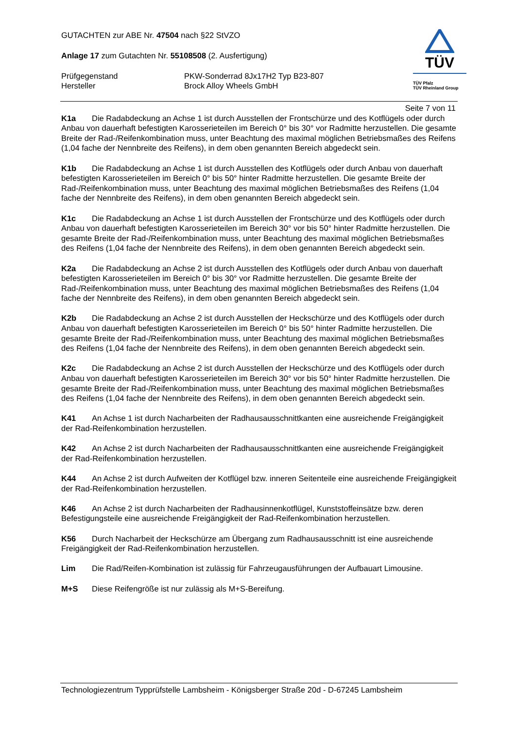GUTACHTEN zur ABE Nr. 47504 nach §22 StVZO
Anlage 17 zum Gutachten Nr. 55108508 (2. Ausfertigung)
Prüfgegenstand PKW-Sonderrad 8Jx17H2 Typ B23-807
Hersteller Brock Alloy Wheels GmbH
TÜV
TÜV Pfalz
TÜV Rheinland Group
Seite 7 von 11
K1a Die Radabdeckung an Achse 1 ist durch Ausstellen der Frontschürze und des Kotflügels oder durch Anbau von dauerhaft befestigten Karosserieteilen im Bereich 0° bis 30° vor Radmitte herzustellen. Die gesamte Breite der Rad-/Reifenkombination muss, unter Beachtung des maximal möglichen Betriebsmaßes des Reifens (1,04 fache der Nennbreite des Reifens), in dem oben genannten Bereich abgedeckt sein.
K1b Die Radabdeckung an Achse 1 ist durch Ausstellen des Kotflügels oder durch Anbau von dauerhaft befestigten Karosserieteilen im Bereich 0° bis 50° hinter Radmitte herzustellen. Die gesamte Breite der Rad-/Reifenkombination muss, unter Beachtung des maximal möglichen Betriebsmaßes des Reifens (1,04 fache der Nennbreite des Reifens), in dem oben genannten Bereich abgedeckt sein.
K1c Die Radabdeckung an Achse 1 ist durch Ausstellen der Frontschürze und des Kotflügels oder durch Anbau von dauerhaft befestigten Karosserieteilen im Bereich 30° vor bis 50° hinter Radmitte herzustellen. Die gesamte Breite der Rad-/Reifenkombination muss, unter Beachtung des maximal möglichen Betriebsmaßes des Reifens (1,04 fache der Nennbreite des Reifens), in dem oben genannten Bereich abgedeckt sein.
K2a Die Radabdeckung an Achse 2 ist durch Ausstellen des Kotflügels oder durch Anbau von dauerhaft befestigten Karosserieteilen im Bereich 0° bis 30° vor Radmitte herzustellen. Die gesamte Breite der Rad-/Reifenkombination muss, unter Beachtung des maximal möglichen Betriebsmaßes des Reifens (1,04 fache der Nennbreite des Reifens), in dem oben genannten Bereich abgedeckt sein.
K2b Die Radabdeckung an Achse 2 ist durch Ausstellen der Heckschürze und des Kotflügels oder durch Anbau von dauerhaft befestigten Karosserieteilen im Bereich 0° bis 50° hinter Radmitte herzustellen. Die gesamte Breite der Rad-/Reifenkombination muss, unter Beachtung des maximal möglichen Betriebsmaßes des Reifens (1,04 fache der Nennbreite des Reifens), in dem oben genannten Bereich abgedeckt sein.
K2c Die Radabdeckung an Achse 2 ist durch Ausstellen der Heckschürze und des Kotflügels oder durch Anbau von dauerhaft befestigten Karosserieteilen im Bereich 30° vor bis 50° hinter Radmitte herzustellen. Die gesamte Breite der Rad-/Reifenkombination muss, unter Beachtung des maximal möglichen Betriebsmaßes des Reifens (1,04 fache der Nennbreite des Reifens), in dem oben genannten Bereich abgedeckt sein.
K41 An Achse 1 ist durch Nacharbeiten der Radhausausschnittkanten eine ausreichende Freigängigkeit der Rad-Reifenkombination herzustellen.
K42 An Achse 2 ist durch Nacharbeiten der Radhausausschnittkanten eine ausreichende Freigängigkeit der Rad-Reifenkombination herzustellen.
K44 An Achse 2 ist durch Aufweiten der Kotflügel bzw. inneren Seitenteile eine ausreichende Freigängigkeit der Rad-Reifenkombination herzustellen.
K46 An Achse 2 ist durch Nacharbeiten der Radhausinnenkotflügel, Kunststoffeinsätze bzw. deren Befestigungsteile eine ausreichende Freigängigkeit der Rad-Reifenkombination herzustellen.
K56 Durch Nacharbeit der Heckschürze am Übergang zum Radhausausschnitt ist eine ausreichende Freigängigkeit der Rad-Reifenkombination herzustellen.
Lim Die Rad/Reifen-Kombination ist zulässig für Fahrzeugausführungen der Aufbauart Limousine.
M+S Diese Reifengröße ist nur zulässig als M+S-Bereifung.
Technologiezentrum Typprüfstelle Lambsheim - Königsberger Straße 20d - D-67245 Lambsheim